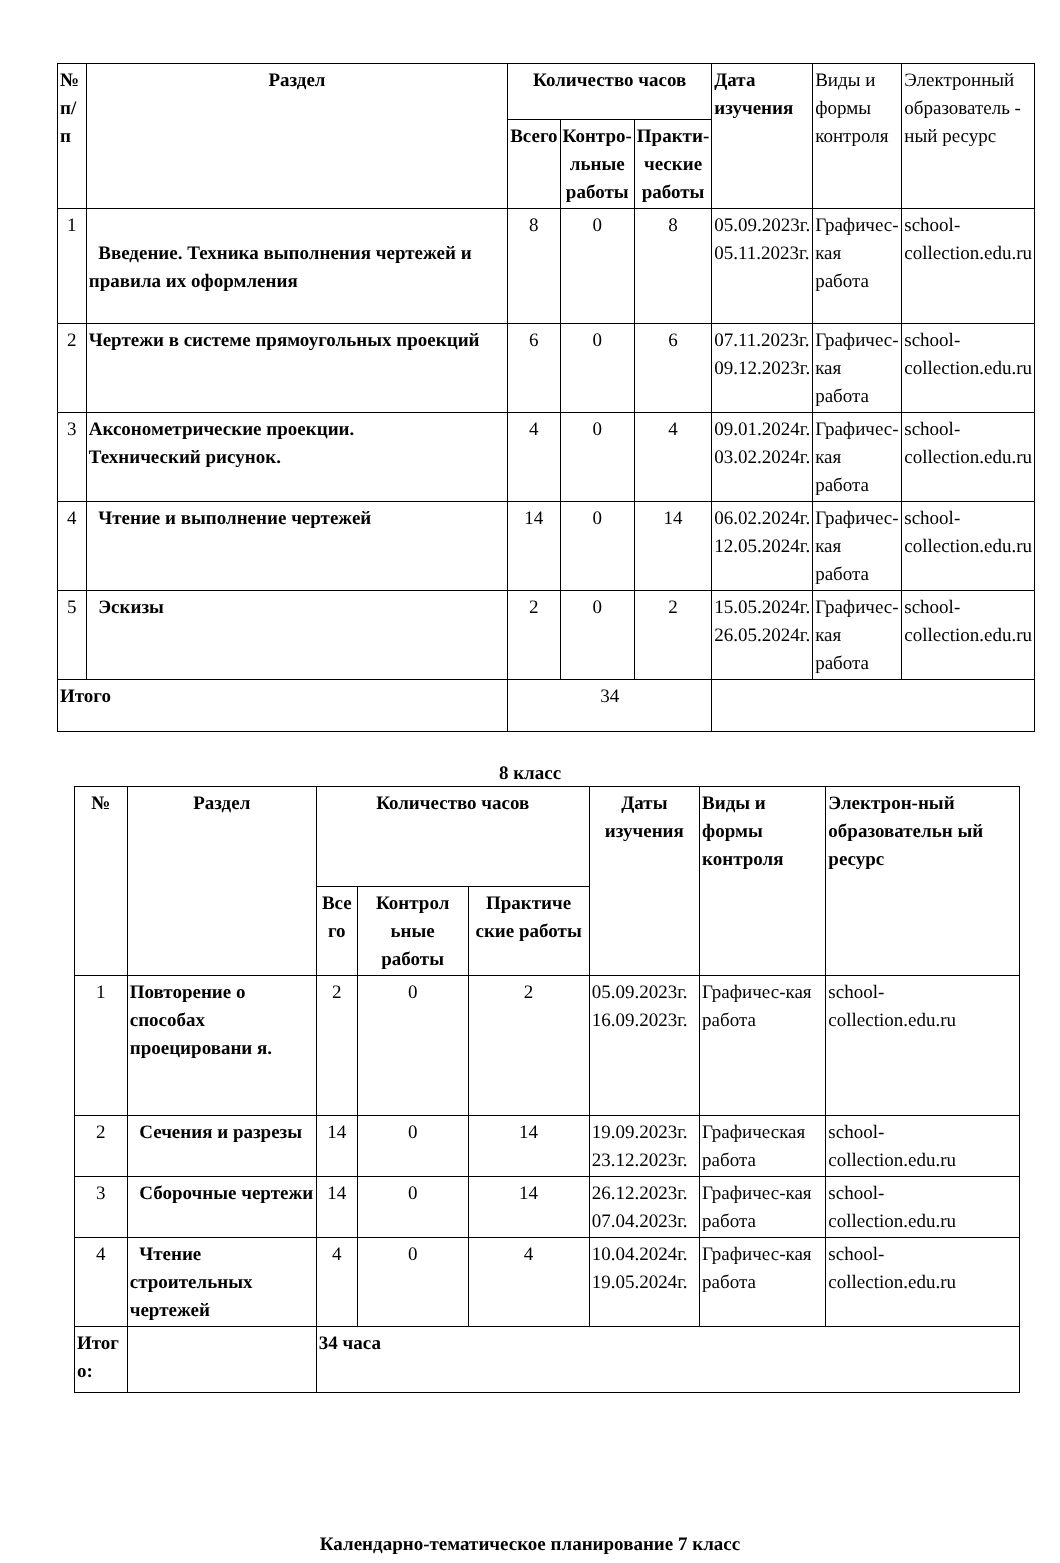| № п/п | Раздел | Количество часов | | | Дата изучения | Виды и формы контроля | Электронный образователь - ный ресурс |
| | | Всего | Контро- льные работы | Практи- ческие работы | | | |
| 1 | Введение. Техника выполнения чертежей и правила их оформления | 8 | 0 | 8 | 05.09.2023г. 05.11.2023г. | Графичес- кая работа | school- collection.edu.ru |
| 2 | Чертежи в системе прямоугольных проекций | 6 | 0 | 6 | 07.11.2023г. 09.12.2023г. | Графичес- кая работа | school- collection.edu.ru |
| 3 | Аксонометрические проекции. Технический рисунок. | 4 | 0 | 4 | 09.01.2024г. 03.02.2024г. | Графичес- кая работа | school- collection.edu.ru |
| 4 | Чтение и выполнение чертежей | 14 | 0 | 14 | 06.02.2024г. 12.05.2024г. | Графичес- кая работа | school- collection.edu.ru |
| 5 | Эскизы | 2 | 0 | 2 | 15.05.2024г. 26.05.2024г. | Графичес- кая работа | school- collection.edu.ru |
| Итого | | 34 | | | | | |
8 класс
| № | Раздел | Количество часов | | | Даты изучения | Виды и формы контроля | Электрон-ный образовательн ый ресурс |
| --- | --- | --- | --- | --- | --- | --- | --- |
| | | Все го | Контрол ьные работы | Практиче ские работы | | | |
| 1 | Повторение о способах проецировани я. | 2 | 0 | 2 | 05.09.2023г. 16.09.2023г. | Графичес-кая работа | school- collection.edu.ru |
| 2 | Сечения и разрезы | 14 | 0 | 14 | 19.09.2023г. 23.12.2023г. | Графическая работа | school- collection.edu.ru |
| 3 | Сборочные чертежи | 14 | 0 | 14 | 26.12.2023г. 07.04.2023г. | Графичес-кая работа | school- collection.edu.ru |
| 4 | Чтение строительных чертежей | 4 | 0 | 4 | 10.04.2024г. 19.05.2024г. | Графичес-кая работа | school- collection.edu.ru |
| Итог о: | | 34 часа | | | | | |
Календарно-тематическое планирование 7 класс